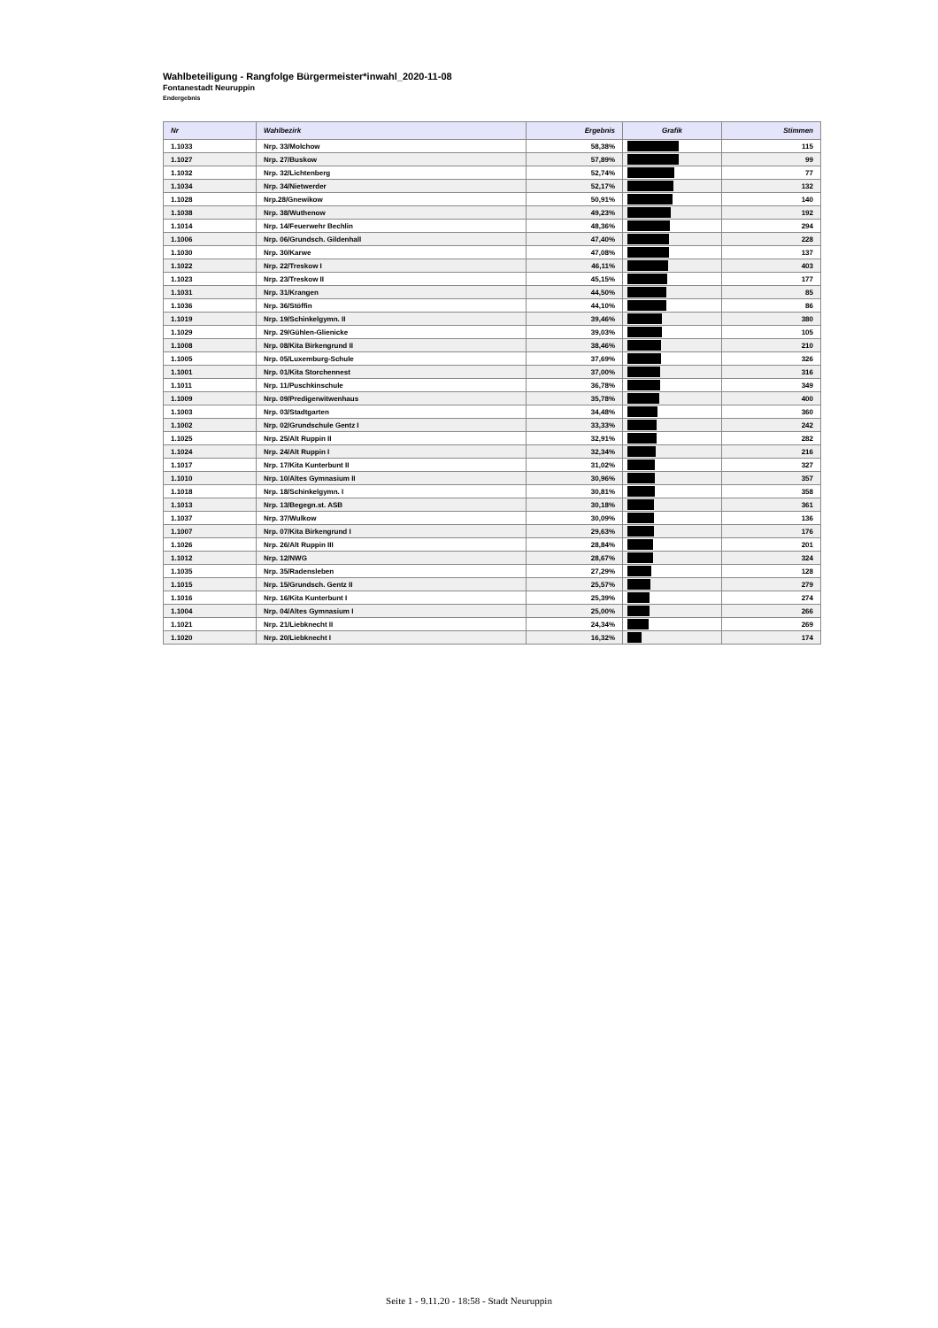Wahlbeteiligung - Rangfolge Bürgermeister*inwahl_2020-11-08
Fontanestadt Neuruppin
Endergebnis
| Nr | Wahlbezirk | Ergebnis | Grafik | Stimmen |
| --- | --- | --- | --- | --- |
| 1.1033 | Nrp. 33/Molchow | 58,38% | | 115 |
| 1.1027 | Nrp. 27/Buskow | 57,89% | | 99 |
| 1.1032 | Nrp. 32/Lichtenberg | 52,74% | | 77 |
| 1.1034 | Nrp. 34/Nietwerder | 52,17% | | 132 |
| 1.1028 | Nrp.28/Gnewikow | 50,91% | | 140 |
| 1.1038 | Nrp. 38/Wuthenow | 49,23% | | 192 |
| 1.1014 | Nrp. 14/Feuerwehr Bechlin | 48,36% | | 294 |
| 1.1006 | Nrp. 06/Grundsch. Gildenhall | 47,40% | | 228 |
| 1.1030 | Nrp. 30/Karwe | 47,08% | | 137 |
| 1.1022 | Nrp. 22/Treskow I | 46,11% | | 403 |
| 1.1023 | Nrp. 23/Treskow II | 45,15% | | 177 |
| 1.1031 | Nrp. 31/Krangen | 44,50% | | 85 |
| 1.1036 | Nrp. 36/Stöffin | 44,10% | | 86 |
| 1.1019 | Nrp. 19/Schinkelgymn. II | 39,46% | | 380 |
| 1.1029 | Nrp. 29/Gühlen-Glienicke | 39,03% | | 105 |
| 1.1008 | Nrp. 08/Kita Birkengrund II | 38,46% | | 210 |
| 1.1005 | Nrp. 05/Luxemburg-Schule | 37,69% | | 326 |
| 1.1001 | Nrp. 01/Kita Storchennest | 37,00% | | 316 |
| 1.1011 | Nrp. 11/Puschkinschule | 36,78% | | 349 |
| 1.1009 | Nrp. 09/Predigerwitwenhaus | 35,78% | | 400 |
| 1.1003 | Nrp. 03/Stadtgarten | 34,48% | | 360 |
| 1.1002 | Nrp. 02/Grundschule Gentz I | 33,33% | | 242 |
| 1.1025 | Nrp. 25/Alt Ruppin II | 32,91% | | 282 |
| 1.1024 | Nrp. 24/Alt Ruppin I | 32,34% | | 216 |
| 1.1017 | Nrp. 17/Kita Kunterbunt II | 31,02% | | 327 |
| 1.1010 | Nrp. 10/Altes Gymnasium II | 30,96% | | 357 |
| 1.1018 | Nrp. 18/Schinkelgymn. I | 30,81% | | 358 |
| 1.1013 | Nrp. 13/Begegn.st. ASB | 30,18% | | 361 |
| 1.1037 | Nrp. 37/Wulkow | 30,09% | | 136 |
| 1.1007 | Nrp. 07/Kita Birkengrund I | 29,63% | | 176 |
| 1.1026 | Nrp. 26/Alt Ruppin III | 28,84% | | 201 |
| 1.1012 | Nrp. 12/NWG | 28,67% | | 324 |
| 1.1035 | Nrp. 35/Radensleben | 27,29% | | 128 |
| 1.1015 | Nrp. 15/Grundsch. Gentz II | 25,57% | | 279 |
| 1.1016 | Nrp. 16/Kita Kunterbunt I | 25,39% | | 274 |
| 1.1004 | Nrp. 04/Altes Gymnasium I | 25,00% | | 266 |
| 1.1021 | Nrp. 21/Liebknecht II | 24,34% | | 269 |
| 1.1020 | Nrp. 20/Liebknecht I | 16,32% | | 174 |
Seite 1 - 9.11.20 - 18:58 - Stadt Neuruppin